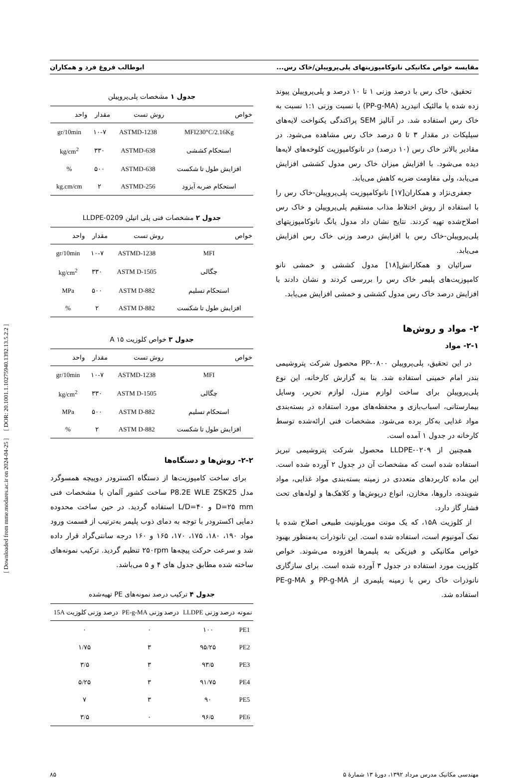[ Downloaded from mme.modares.ac.ir on 2024-04-25 ] [ DOR: 20.1001.1.10275940.1392.13.5.2.2 ]
مقایسه خواص مکانیکی نانوکامپوزیتهای پلی‌پروپیلن/خاک رس... ابوطالب فروغ فرد و همکاران
تحقیق، خاک رس با درصد وزنی ۱ تا ۱۰ درصد و پلی‌پروپیلن پیوند زده شده با مالئیک انیدرید (PP-g-MA) با نسبت وزنی ۱:۱ نسبت به خاک رس استفاده شد. در آنالیز SEM پراکندگی یکنواخت لایه‌های سیلیکات در مقدار ۳ تا ۵ درصد خاک رس مشاهده می‌شود. در مقادیر بالاتر خاک رس (۱۰ درصد) در نانوکامپوزیت کلوخه‌های لایه‌ها دیده می‌شود. با افزایش میزان خاک رس مدول کششی افزایش می‌یابد، ولی مقاومت ضربه کاهش می‌یابد.
جعفری‌نژاد و همکاران[۱۷] نانوکامپوزیت پلی‌پروپیلن-خاک رس را با استفاده از روش اختلاط مذاب مستقیم پلی‌پروپیلن و خاک رس اصلاح‌شده تهیه کردند. نتایج نشان داد مدول یانگ نانوکامپوزیتهای پلی‌پروپیلن-خاک رس با افزایش درصد وزنی خاک رس افزایش می‌یابد.
سرائیان و همکارانش[۱۸] مدول کششی و خمشی نانو کامپوزیت‌های پلیمر خاک رس را بررسی کردند و نشان دادند با افزایش درصد خاک رس مدول کششی و خمشی افزایش می‌یابد.
۲- مواد و روش‌ها
۲-۱- مواد
در این تحقیق، پلی‌پروپیلن PP-۰۸۰۰ محصول شرکت پتروشیمی بندر امام خمینی استفاده شد. بنا به گزارش کارخانه، این نوع پلی‌پروپیلن برای ساخت لوازم منزل، لوازم تحریر، وسایل بیمارستانی، اسباب‌بازی و محفظه‌های مورد استفاده در بسته‌بندی مواد غذایی به‌کار برده می‌شود. مشخصات فنی ارائه‌شده توسط کارخانه در جدول ۱ آمده است.
همچنین از LLDPE-۰۲۰۹ محصول شرکت پتروشیمی تبریز استفاده شده است که مشخصات آن در جدول ۲ آورده شده است. این ماده کاربردهای متعددی در زمینه بسته‌بندی مواد غذایی، مواد شوینده، داروها، مخازن، انواع درپوش‌ها و کلاهک‌ها و لوله‌های تحت فشار گاز دارد.
از کلوزیت ۱۵A، که یک مونت موریلونیت طبیعی اصلاح شده با نمک آمونیوم است، استفاده شده است. این نانوذرات به‌منظور بهبود خواص مکانیکی و فیزیکی به پلیمرها افزوده می‌شوند. خواص کلوزیت مورد استفاده در جدول ۳ آورده شده است. برای سازگاری نانوذرات خاک رس با زمینه پلیمری از PP-g-MA و PE-g-MA استفاده شد.
جدول ۱ مشخصات پلی‌پروپیلن
| خواص | روش تست | مقدار | واحد |
| --- | --- | --- | --- |
| MFI230°C/2.16Kg | ASTMD-1238 | ۱۰-۷ | gr/10min |
| استحکام کششی | ASTMD-638 | ۳۳۰ | kg/cm<sup>2</sup> |
| افزایش طول تا شکست | ASTMD-638 | ۵۰۰ | % |
| استحکام ضربه آیزود | ASTMD-256 | ۲ | kg.cm/cm |
جدول ۲ مشخصات فنی پلی اتیلن LLDPE-0209
| خواص | روش تست | مقدار | واحد |
| --- | --- | --- | --- |
| MFI | ASTMD-1238 | ۱۰-۷ | gr/10min |
| چگالی | ASTM D-1505 | ۳۳۰ | kg/cm<sup>2</sup> |
| استحکام تسلیم | ASTM D-882 | ۵۰۰ | MPa |
| افزایش طول تا شکست | ASTM D-882 | ۲ | % |
جدول ۳ خواص کلوزیت A ۱۵
| خواص | روش تست | مقدار | واحد |
| --- | --- | --- | --- |
| MFI | ASTMD-1238 | ۱۰-۷ | gr/10min |
| چگالی | ASTM D-1505 | ۳۳۰ | kg/cm<sup>2</sup> |
| استحکام تسلیم | ASTM D-882 | ۵۰۰ | MPa |
| افزایش طول تا شکست | ASTM D-882 | ۲ | % |
۲-۲- روش‌ها و دستگاه‌ها
برای ساخت کامپوزیت‌ها از دستگاه اکسترودر دوپیچه همسوگرد مدل P8.2E WLE ZSK25 ساخت کشور آلمان با مشخصات فنی D=۲۵ mm و L/D=۴۰ استفاده گردید. در حین ساخت محدوده دمایی اکسترودر با توجه به دمای ذوب پلیمر به‌ترتیب از قسمت ورود مواد ۱۹۰، ۱۸۰، ۱۷۵، ۱۷۰، ۱۶۵ و ۱۶۰ درجه سانتی‌گراد قرار داده شد و سرعت حرکت پیچه‌ها ۲۵۰rpm تنظیم گردید. ترکیب نمونه‌های ساخته شده مطابق جدول های ۴ و ۵ می‌باشد.
جدول ۴ ترکیب درصد نمونه‌های PE تهیه‌شده
| نمونه | درصد وزنی LLDPE | درصد وزنی PE-g-MA | درصد وزنی کلوزیت 15A |
| --- | --- | --- | --- |
| PE1 | ۱۰۰ | ۰ | ۰ |
| PE2 | ۹۵/۲۵ | ۳ | ۱/۷۵ |
| PE3 | ۹۳/۵ | ۳ | ۳/۵ |
| PE4 | ۹۱/۷۵ | ۳ | ۵/۲۵ |
| PE5 | ۹۰ | ۳ | ۷ |
| PE6 | ۹۶/۵ | ۰ | ۳/۵ |
مهندسی مکانیک مدرس مرداد ۱۳۹۲، دورهٔ ۱۳ شمارهٔ ۵ ۸۵